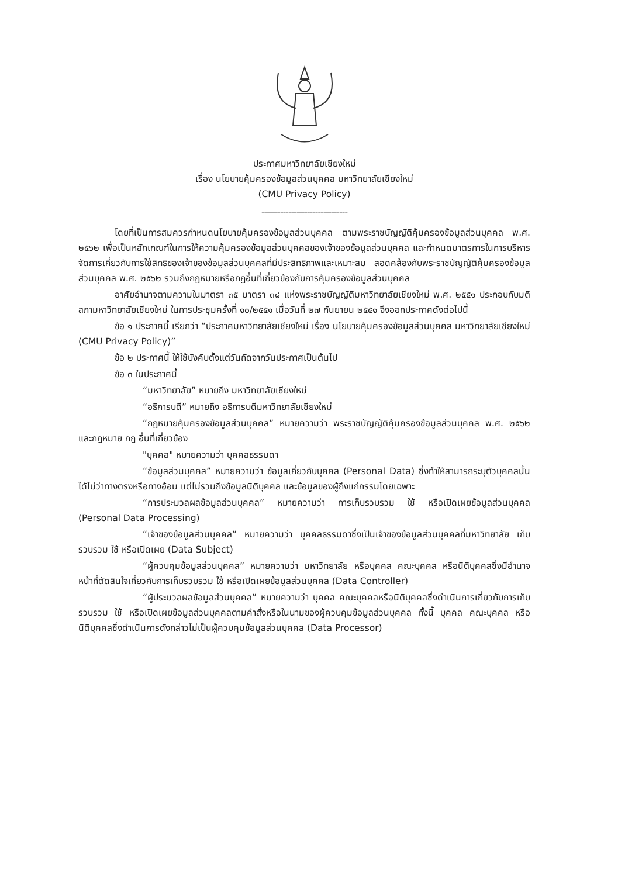ประกาศมหาวิทยาลัยเชียงใหม่
เรื่อง นโยบายคุ้มครองข้อมูลส่วนบุคคล มหาวิทยาลัยเชียงใหม่
(CMU Privacy Policy)
--------------------------------
โดยที่เป็นการสมควรกำหนดนโยบายคุ้มครองข้อมูลส่วนบุคคล ตามพระราชบัญญัติคุ้มครองข้อมูลส่วนบุคคล พ.ศ. ๒๕๖๒ เพื่อเป็นหลักเกณฑ์ในการให้ความคุ้มครองข้อมูลส่วนบุคคลของเจ้าของข้อมูลส่วนบุคคล และกำหนดมาตรการในการบริหารจัดการเกี่ยวกับการใช้สิทธิของเจ้าของข้อมูลส่วนบุคคลที่มีประสิทธิภาพและเหมาะสม สอดคล้องกับพระราชบัญญัติคุ้มครองข้อมูลส่วนบุคคล พ.ศ. ๒๕๖๒ รวมถึงกฎหมายหรือกฎอื่นที่เกี่ยวข้องกับการคุ้มครองข้อมูลส่วนบุคคล
อาศัยอำนาจตามความในมาตรา ๓๕ มาตรา ๓๘ แห่งพระราชบัญญัติมหาวิทยาลัยเชียงใหม่ พ.ศ. ๒๕๕๑ ประกอบกับมติสภามหาวิทยาลัยเชียงใหม่ ในการประชุมครั้งที่ ๑๐/๒๕๕๑ เมื่อวันที่ ๒๗ กันยายน ๒๕๕๑ จึงออกประกาศดังต่อไปนี้
ข้อ ๑ ประกาศนี้ เรียกว่า “ประกาศมหาวิทยาลัยเชียงใหม่ เรื่อง นโยบายคุ้มครองข้อมูลส่วนบุคคล มหาวิทยาลัยเชียงใหม่ (CMU Privacy Policy)”
ข้อ ๒ ประกาศนี้ ให้ใช้บังคับตั้งแต่วันถัดจากวันประกาศเป็นต้นไป
ข้อ ๓ ในประกาศนี้
“มหาวิทยาลัย” หมายถึง มหาวิทยาลัยเชียงใหม่
“อธิการบดี” หมายถึง อธิการบดีมหาวิทยาลัยเชียงใหม่
“กฎหมายคุ้มครองข้อมูลส่วนบุคคล” หมายความว่า พระราชบัญญัติคุ้มครองข้อมูลส่วนบุคคล พ.ศ. ๒๕๖๒ และกฎหมาย กฎ อื่นที่เกี่ยวข้อง
"บุคคล" หมายความว่า บุคคลธรรมดา
“ข้อมูลส่วนบุคคล” หมายความว่า ข้อมูลเกี่ยวกับบุคคล (Personal Data) ซึ่งทำให้สามารถระบุตัวบุคคลนั้นได้ไม่ว่าทางตรงหรือทางอ้อม แต่ไม่รวมถึงข้อมูลนิติบุคคล และข้อมูลของผู้ถึงแก่กรรมโดยเฉพาะ
“การประมวลผลข้อมูลส่วนบุคคล” หมายความว่า การเก็บรวบรวม ใช้ หรือเปิดเผยข้อมูลส่วนบุคคล (Personal Data Processing)
“เจ้าของข้อมูลส่วนบุคคล” หมายความว่า บุคคลธรรมดาซึ่งเป็นเจ้าของข้อมูลส่วนบุคคลที่มหาวิทยาลัย เก็บรวบรวม ใช้ หรือเปิดเผย (Data Subject)
“ผู้ควบคุมข้อมูลส่วนบุคคล” หมายความว่า มหาวิทยาลัย หรือบุคคล คณะบุคคล หรือนิติบุคคลซึ่งมีอำนาจหน้าที่ตัดสินใจเกี่ยวกับการเก็บรวบรวม ใช้ หรือเปิดเผยข้อมูลส่วนบุคคล (Data Controller)
“ผู้ประมวลผลข้อมูลส่วนบุคคล” หมายความว่า บุคคล คณะบุคคลหรือนิติบุคคลซึ่งดำเนินการเกี่ยวกับการเก็บรวบรวม ใช้ หรือเปิดเผยข้อมูลส่วนบุคคลตามคำสั่งหรือในนามของผู้ควบคุมข้อมูลส่วนบุคคล ทั้งนี้ บุคคล คณะบุคคล หรือนิติบุคคลซึ่งดำเนินการดังกล่าวไม่เป็นผู้ควบคุมข้อมูลส่วนบุคคล (Data Processor)